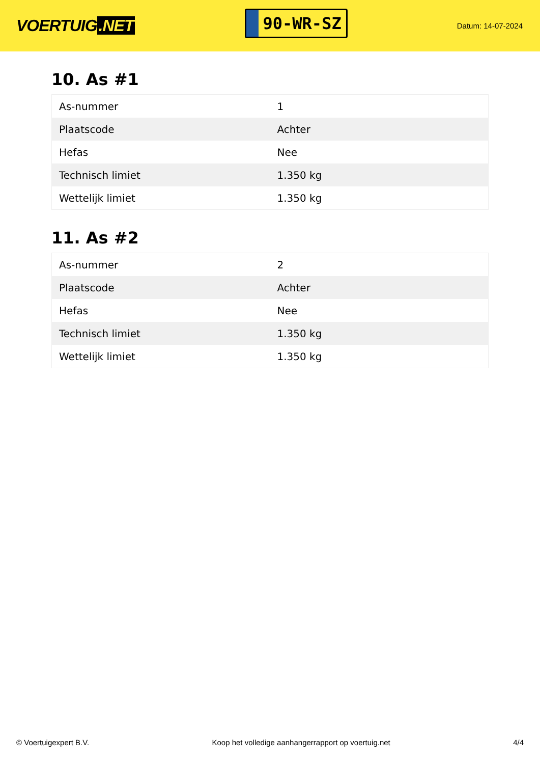VOERTUIG.NET
90-WR-SZ
Datum: 14-07-2024
10. As #1
| As-nummer | 1 |
| Plaatscode | Achter |
| Hefas | Nee |
| Technisch limiet | 1.350 kg |
| Wettelijk limiet | 1.350 kg |
11. As #2
| As-nummer | 2 |
| Plaatscode | Achter |
| Hefas | Nee |
| Technisch limiet | 1.350 kg |
| Wettelijk limiet | 1.350 kg |
© Voertuigexpert B.V. Koop het volledige aanhangerrapport op voertuig.net 4/4